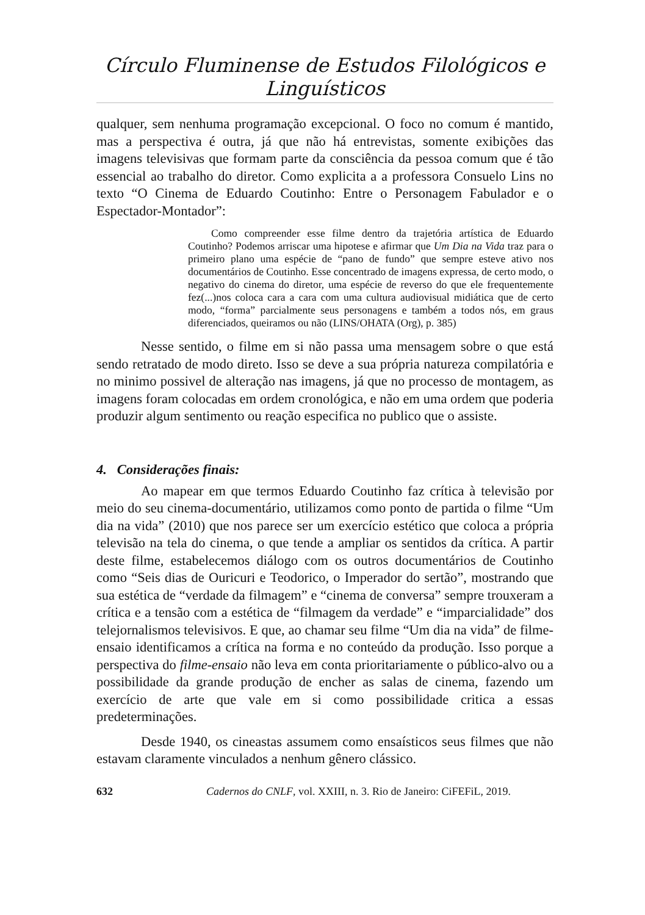Círculo Fluminense de Estudos Filológicos e Linguísticos
qualquer, sem nenhuma programação excepcional. O foco no comum é mantido, mas a perspectiva é outra, já que não há entrevistas, somente exibições das imagens televisivas que formam parte da consciência da pessoa comum que é tão essencial ao trabalho do diretor. Como explicita a a professora Consuelo Lins no texto “O Cinema de Eduardo Coutinho: Entre o Personagem Fabulador e o Espectador-Montador”:
Como compreender esse filme dentro da trajetória artística de Eduardo Coutinho? Podemos arriscar uma hipotese e afirmar que Um Dia na Vida traz para o primeiro plano uma espécie de “pano de fundo” que sempre esteve ativo nos documentários de Coutinho. Esse concentrado de imagens expressa, de certo modo, o negativo do cinema do diretor, uma espécie de reverso do que ele frequentemente fez(...)nos coloca cara a cara com uma cultura audiovisual midiática que de certo modo, “forma” parcialmente seus personagens e também a todos nós, em graus diferenciados, queiramos ou não (LINS/OHATA (Org), p. 385)
Nesse sentido, o filme em si não passa uma mensagem sobre o que está sendo retratado de modo direto. Isso se deve a sua própria natureza compilatória e no minimo possivel de alteração nas imagens, já que no processo de montagem, as imagens foram colocadas em ordem cronológica, e não em uma ordem que poderia produzir algum sentimento ou reação especifica no publico que o assiste.
4. Considerações finais:
Ao mapear em que termos Eduardo Coutinho faz crítica à televisão por meio do seu cinema-documentário, utilizamos como ponto de partida o filme “Um dia na vida” (2010) que nos parece ser um exercício estético que coloca a própria televisão na tela do cinema, o que tende a ampliar os sentidos da crítica. A partir deste filme, estabelecemos diálogo com os outros documentários de Coutinho como “Seis dias de Ouricuri e Teodorico, o Imperador do sertão”, mostrando que sua estética de “verdade da filmagem” e “cinema de conversa” sempre trouxeram a crítica e a tensão com a estética de “filmagem da verdade” e “imparcialidade” dos telejornalismos televisivos. E que, ao chamar seu filme “Um dia na vida” de filme-ensaio identificamos a crítica na forma e no conteúdo da produção. Isso porque a perspectiva do filme-ensaio não leva em conta prioritariamente o público-alvo ou a possibilidade da grande produção de encher as salas de cinema, fazendo um exercício de arte que vale em si como possibilidade critica a essas predeterminações.
Desde 1940, os cineastas assumem como ensaísticos seus filmes que não estavam claramente vinculados a nenhum gênero clássico.
632 Cadernos do CNLF, vol. XXIII, n. 3. Rio de Janeiro: CiFEFiL, 2019.